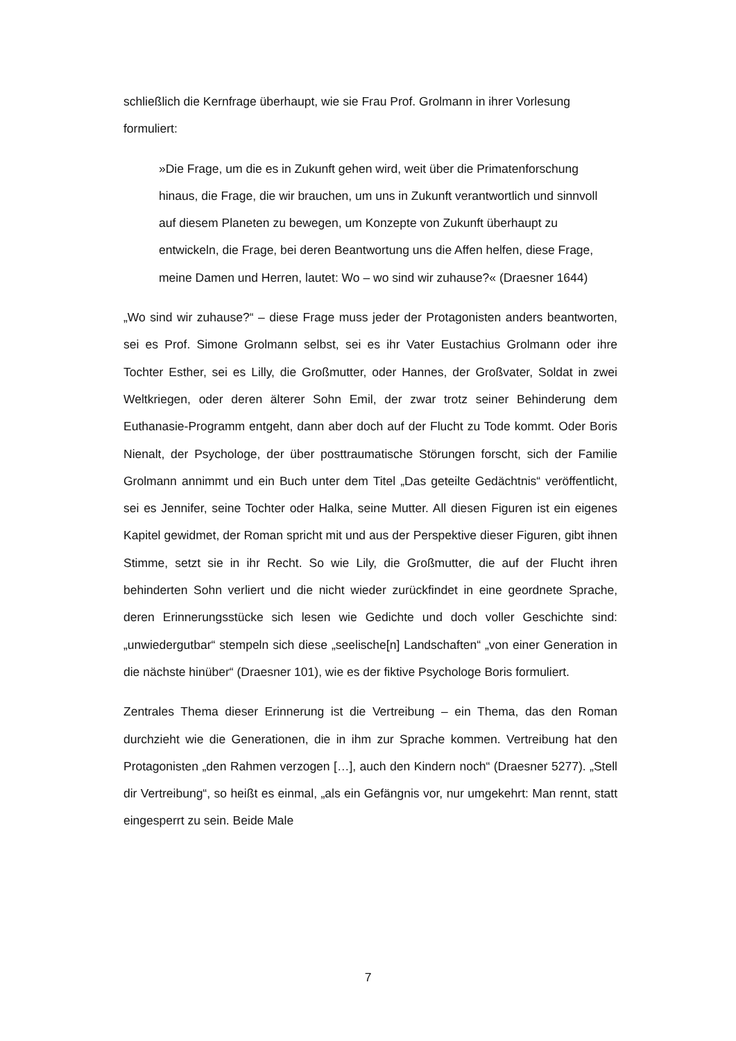schließlich die Kernfrage überhaupt, wie sie Frau Prof. Grolmann in ihrer Vorlesung formuliert:
»Die Frage, um die es in Zukunft gehen wird, weit über die Primatenforschung hinaus, die Frage, die wir brauchen, um uns in Zukunft verantwortlich und sinnvoll auf diesem Planeten zu bewegen, um Konzepte von Zukunft überhaupt zu entwickeln, die Frage, bei deren Beantwortung uns die Affen helfen, diese Frage, meine Damen und Herren, lautet: Wo – wo sind wir zuhause?« (Draesner 1644)
„Wo sind wir zuhause?“ – diese Frage muss jeder der Protagonisten anders beantworten, sei es Prof. Simone Grolmann selbst, sei es ihr Vater Eustachius Grolmann oder ihre Tochter Esther, sei es Lilly, die Großmutter, oder Hannes, der Großvater, Soldat in zwei Weltkriegen, oder deren älterer Sohn Emil, der zwar trotz seiner Behinderung dem Euthanasie-Programm entgeht, dann aber doch auf der Flucht zu Tode kommt. Oder Boris Nienalt, der Psychologe, der über posttraumatische Störungen forscht, sich der Familie Grolmann annimmt und ein Buch unter dem Titel „Das geteilte Gedächtnis“ veröffentlicht, sei es Jennifer, seine Tochter oder Halka, seine Mutter. All diesen Figuren ist ein eigenes Kapitel gewidmet, der Roman spricht mit und aus der Perspektive dieser Figuren, gibt ihnen Stimme, setzt sie in ihr Recht. So wie Lily, die Großmutter, die auf der Flucht ihren behinderten Sohn verliert und die nicht wieder zurückfindet in eine geordnete Sprache, deren Erinnerungsstücke sich lesen wie Gedichte und doch voller Geschichte sind: „unwiedergutbar“ stempeln sich diese „seelische[n] Landschaften“ „von einer Generation in die nächste hinüber“ (Draesner 101), wie es der fiktive Psychologe Boris formuliert.
Zentrales Thema dieser Erinnerung ist die Vertreibung – ein Thema, das den Roman durchzieht wie die Generationen, die in ihm zur Sprache kommen. Vertreibung hat den Protagonisten „den Rahmen verzogen […], auch den Kindern noch“ (Draesner 5277). „Stell dir Vertreibung“, so heißt es einmal, „als ein Gefängnis vor, nur umgekehrt: Man rennt, statt eingesperrt zu sein. Beide Male
7